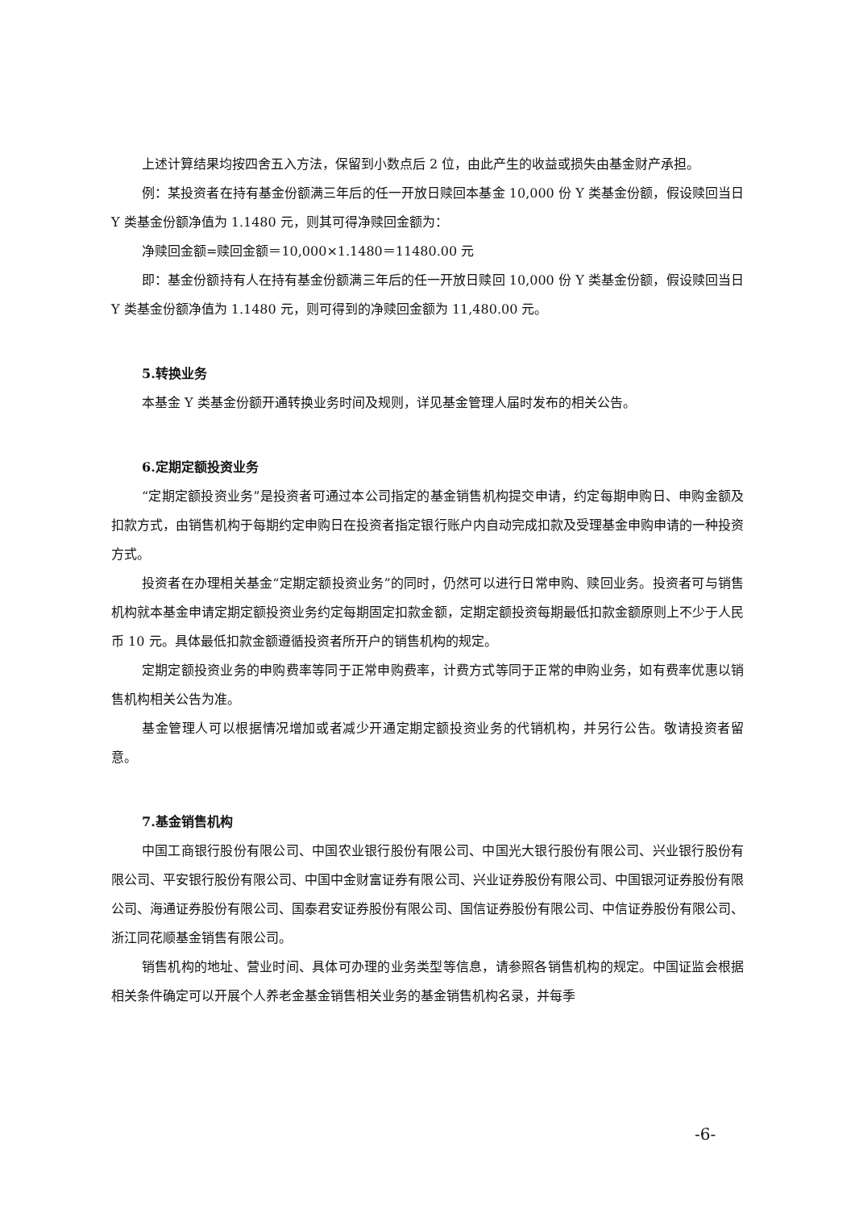上述计算结果均按四舍五入方法，保留到小数点后 2 位，由此产生的收益或损失由基金财产承担。
例：某投资者在持有基金份额满三年后的任一开放日赎回本基金 10,000 份 Y 类基金份额，假设赎回当日 Y 类基金份额净值为 1.1480 元，则其可得净赎回金额为：
净赎回金额=赎回金额＝10,000×1.1480＝11480.00 元
即：基金份额持有人在持有基金份额满三年后的任一开放日赎回 10,000 份 Y 类基金份额，假设赎回当日 Y 类基金份额净值为 1.1480 元，则可得到的净赎回金额为 11,480.00 元。
5.转换业务
本基金 Y 类基金份额开通转换业务时间及规则，详见基金管理人届时发布的相关公告。
6.定期定额投资业务
“定期定额投资业务”是投资者可通过本公司指定的基金销售机构提交申请，约定每期申购日、申购金额及扣款方式，由销售机构于每期约定申购日在投资者指定银行账户内自动完成扣款及受理基金申购申请的一种投资方式。
投资者在办理相关基金“定期定额投资业务”的同时，仍然可以进行日常申购、赎回业务。投资者可与销售机构就本基金申请定期定额投资业务约定每期固定扣款金额，定期定额投资每期最低扣款金额原则上不少于人民币 10 元。具体最低扣款金额遵循投资者所开户的销售机构的规定。
定期定额投资业务的申购费率等同于正常申购费率，计费方式等同于正常的申购业务，如有费率优惠以销售机构相关公告为准。
基金管理人可以根据情况增加或者减少开通定期定额投资业务的代销机构，并另行公告。敬请投资者留意。
7.基金销售机构
中国工商银行股份有限公司、中国农业银行股份有限公司、中国光大银行股份有限公司、兴业银行股份有限公司、平安银行股份有限公司、中国中金财富证券有限公司、兴业证券股份有限公司、中国银河证券股份有限公司、海通证券股份有限公司、国泰君安证券股份有限公司、国信证券股份有限公司、中信证券股份有限公司、浙江同花顺基金销售有限公司。
销售机构的地址、营业时间、具体可办理的业务类型等信息，请参照各销售机构的规定。中国证监会根据相关条件确定可以开展个人养老金基金销售相关业务的基金销售机构名录，并每季
-6-